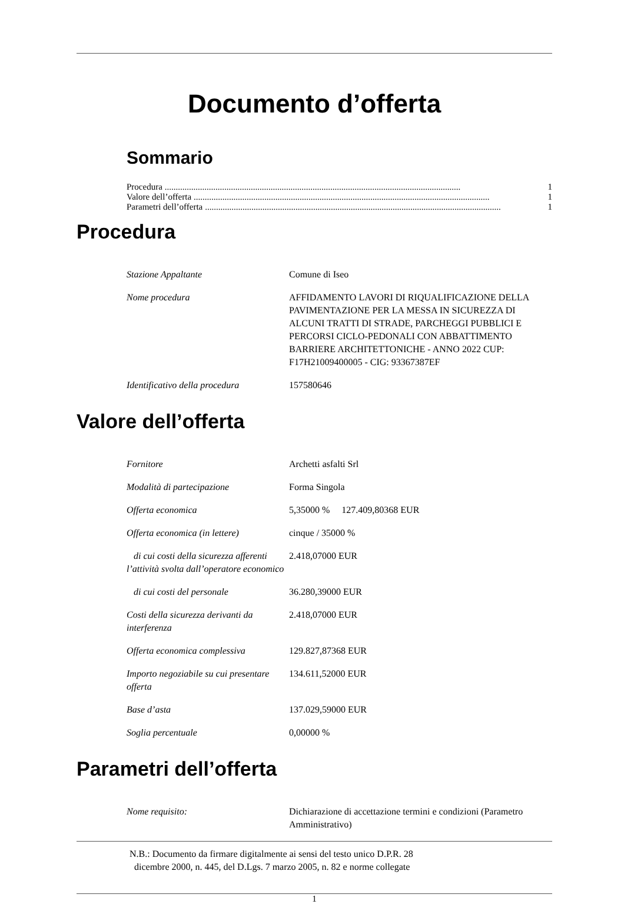Documento d’offerta
Sommario
Procedura ...................................................................................................................................... 1
Valore dell’offerta ...................................................................................................................................... 1
Parametri dell’offerta ...................................................................................................................................... 1
Procedura
| Stazione Appaltante | Comune di Iseo |
| Nome procedura | AFFIDAMENTO LAVORI DI RIQUALIFICAZIONE DELLA PAVIMENTAZIONE PER LA MESSA IN SICUREZZA DI ALCUNI TRATTI DI STRADE, PARCHEGGI PUBBLICI E PERCORSI CICLO-PEDONALI CON ABBATTIMENTO BARRIERE ARCHITETTONICHE - ANNO 2022 CUP: F17H21009400005 - CIG: 93367387EF |
| Identificativo della procedura | 157580646 |
Valore dell’offerta
| Fornitore | Archetti asfalti Srl |
| Modalità di partecipazione | Forma Singola |
| Offerta economica | 5,35000 % 127.409,80368 EUR |
| Offerta economica (in lettere) | cinque / 35000 % |
| di cui costi della sicurezza afferenti l’attività svolta dall’operatore economico | 2.418,07000 EUR |
| di cui costi del personale | 36.280,39000 EUR |
| Costi della sicurezza derivanti da interferenza | 2.418,07000 EUR |
| Offerta economica complessiva | 129.827,87368 EUR |
| Importo negoziabile su cui presentare offerta | 134.611,52000 EUR |
| Base d’asta | 137.029,59000 EUR |
| Soglia percentuale | 0,00000 % |
Parametri dell’offerta
| Nome requisito: | Dichiarazione di accettazione termini e condizioni (Parametro Amministrativo) |
N.B.: Documento da firmare digitalmente ai sensi del testo unico D.P.R. 28
dicembre 2000, n. 445, del D.Lgs. 7 marzo 2005, n. 82 e norme collegate
1